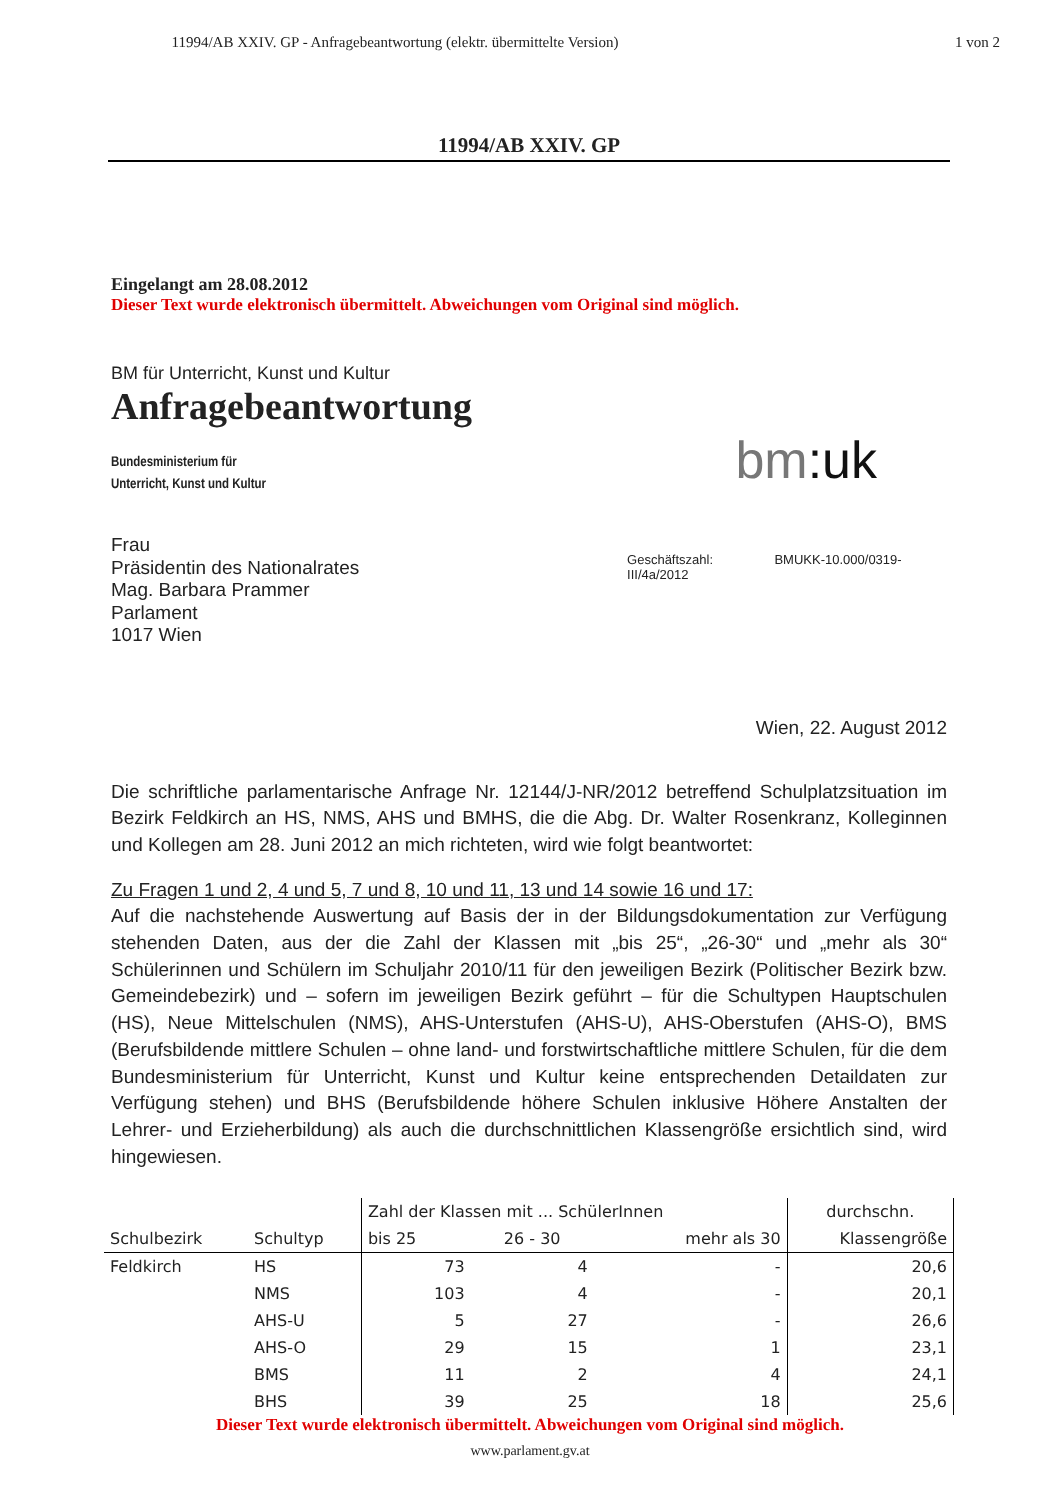11994/AB XXIV. GP - Anfragebeantwortung (elektr. übermittelte Version) 1 von 2
11994/AB XXIV. GP
Eingelangt am 28.08.2012
Dieser Text wurde elektronisch übermittelt. Abweichungen vom Original sind möglich.
BM für Unterricht, Kunst und Kultur
Anfragebeantwortung
Bundesministerium für
Unterricht, Kunst und Kultur
bm:uk
Frau
Präsidentin des Nationalrates
Mag. Barbara Prammer
Parlament
1017 Wien
Geschäftszahl: BMUKK-10.000/0319-III/4a/2012
Wien, 22. August 2012
Die schriftliche parlamentarische Anfrage Nr. 12144/J-NR/2012 betreffend Schulplatzsituation im Bezirk Feldkirch an HS, NMS, AHS und BMHS, die die Abg. Dr. Walter Rosenkranz, Kolleginnen und Kollegen am 28. Juni 2012 an mich richteten, wird wie folgt beantwortet:
Zu Fragen 1 und 2, 4 und 5, 7 und 8, 10 und 11, 13 und 14 sowie 16 und 17:
Auf die nachstehende Auswertung auf Basis der in der Bildungsdokumentation zur Verfügung stehenden Daten, aus der die Zahl der Klassen mit „bis 25“, „26-30“ und „mehr als 30“ Schülerinnen und Schülern im Schuljahr 2010/11 für den jeweiligen Bezirk (Politischer Bezirk bzw. Gemeindebezirk) und – sofern im jeweiligen Bezirk geführt – für die Schultypen Hauptschulen (HS), Neue Mittelschulen (NMS), AHS-Unterstufen (AHS-U), AHS-Oberstufen (AHS-O), BMS (Berufsbildende mittlere Schulen – ohne land- und forstwirtschaftliche mittlere Schulen, für die dem Bundesministerium für Unterricht, Kunst und Kultur keine entsprechenden Detaildaten zur Verfügung stehen) und BHS (Berufsbildende höhere Schulen inklusive Höhere Anstalten der Lehrer- und Erzieherbildung) als auch die durchschnittlichen Klassengröße ersichtlich sind, wird hingewiesen.
| | | Zahl der Klassen mit ... SchülerInnen | | | durchschn. |
| --- | --- | --- | --- | --- | --- |
| Schulbezirk | Schultyp | bis 25 | 26 - 30 | mehr als 30 | Klassengröße |
| Feldkirch | HS | 73 | 4 | - | 20,6 |
| | NMS | 103 | 4 | - | 20,1 |
| | AHS-U | 5 | 27 | - | 26,6 |
| | AHS-O | 29 | 15 | 1 | 23,1 |
| | BMS | 11 | 2 | 4 | 24,1 |
| | BHS | 39 | 25 | 18 | 25,6 |
Dieser Text wurde elektronisch übermittelt. Abweichungen vom Original sind möglich.
www.parlament.gv.at